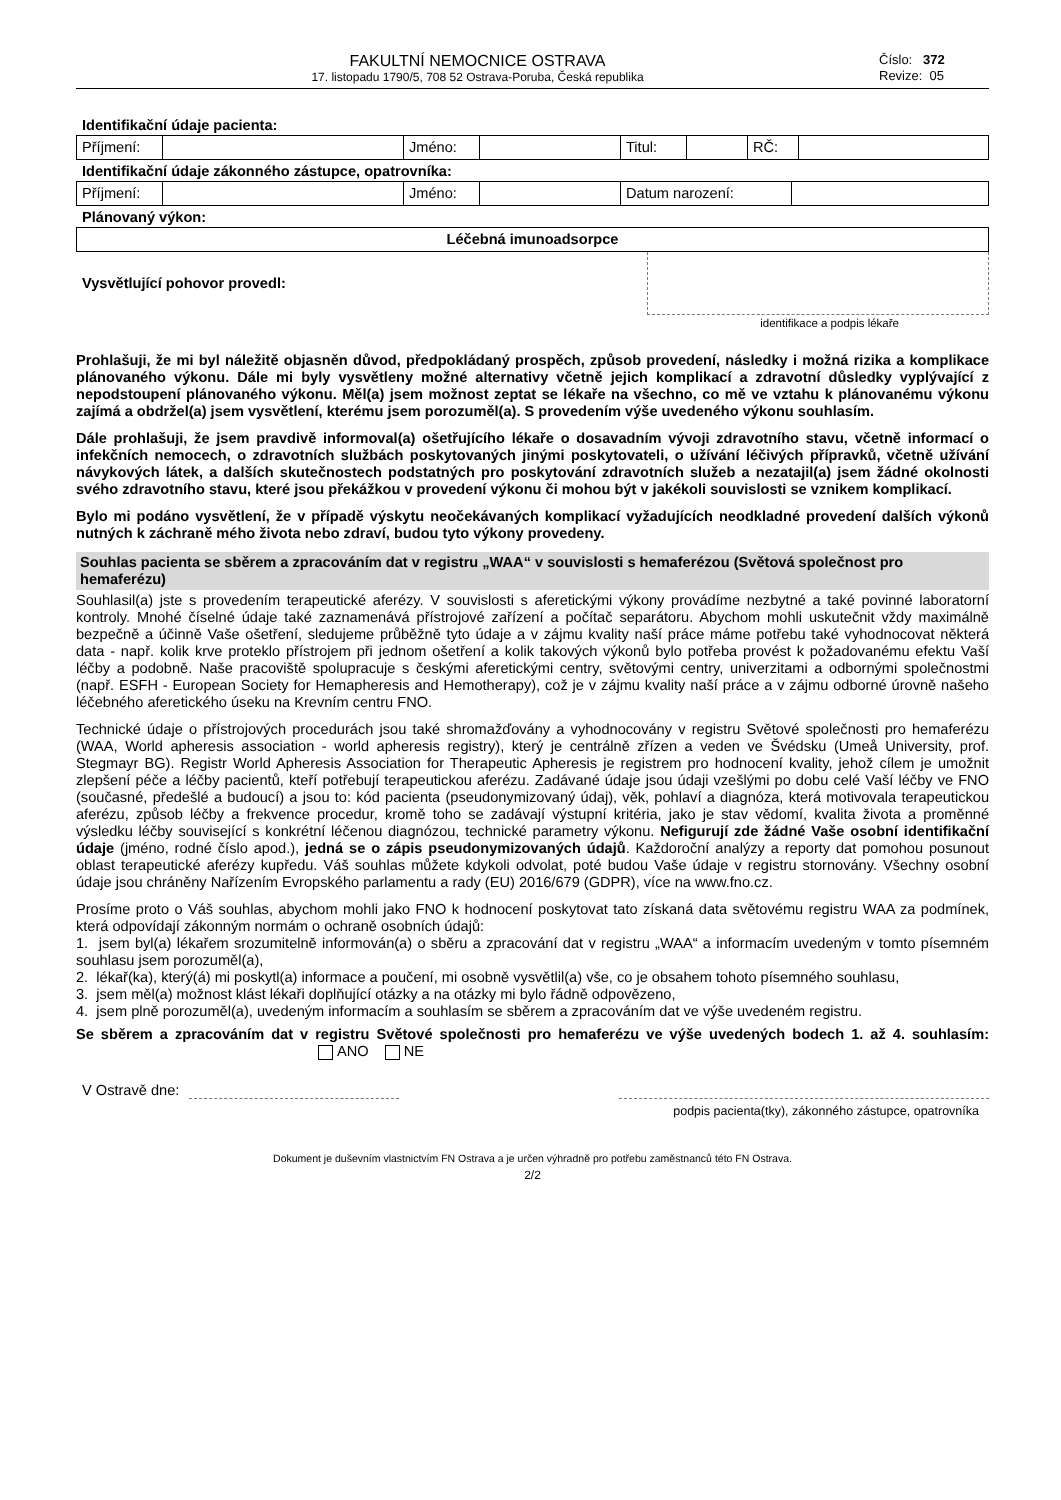FAKULTNÍ NEMOCNICE OSTRAVA
17. listopadu 1790/5, 708 52 Ostrava-Poruba, Česká republika
Číslo: 372
Revize: 05
Identifikační údaje pacienta:
| Příjmení: | | Jméno: | | Titul: | | RČ: | |
Identifikační údaje zákonného zástupce, opatrovníka:
| Příjmení: | | Jméno: | | Datum narození: | |
Plánovaný výkon:
| Léčebná imunoadsorpce |
Vysvětlující pohovor provedl:
identifikace a podpis lékaře
Prohlašuji, že mi byl náležitě objasněn důvod, předpokládaný prospěch, způsob provedení, následky i možná rizika a komplikace plánovaného výkonu. Dále mi byly vysvětleny možné alternativy včetně jejich komplikací a zdravotní důsledky vyplývající z nepodstoupení plánovaného výkonu. Měl(a) jsem možnost zeptat se lékaře na všechno, co mě ve vztahu k plánovanému výkonu zajímá a obdržel(a) jsem vysvětlení, kterému jsem porozuměl(a). S provedením výše uvedeného výkonu souhlasím.
Dále prohlašuji, že jsem pravdivě informoval(a) ošetřujícího lékaře o dosavadním vývoji zdravotního stavu, včetně informací o infekčních nemocech, o zdravotních službách poskytovaných jinými poskytovateli, o užívání léčivých přípravků, včetně užívání návykových látek, a dalších skutečnostech podstatných pro poskytování zdravotních služeb a nezatajil(a) jsem žádné okolnosti svého zdravotního stavu, které jsou překážkou v provedení výkonu či mohou být v jakékoli souvislosti se vznikem komplikací.
Bylo mi podáno vysvětlení, že v případě výskytu neočekávaných komplikací vyžadujících neodkladné provedení dalších výkonů nutných k záchraně mého života nebo zdraví, budou tyto výkony provedeny.
Souhlas pacienta se sběrem a zpracováním dat v registru „WAA“ v souvislosti s hemaferézou (Světová společnost pro hemaferézu)
Souhlasil(a) jste s provedením terapeutické aferézy. V souvislosti s aferetickými výkony provádíme nezbytné a také povinné laboratorní kontroly. Mnohé číselné údaje také zaznamenává přístrojové zařízení a počítač separátoru. Abychom mohli uskutečnit vždy maximálně bezpečně a účinně Vaše ošetření, sledujeme průběžně tyto údaje a v zájmu kvality naší práce máme potřebu také vyhodnocovat některá data - např. kolik krve proteklo přístrojem při jednom ošetření a kolik takových výkonů bylo potřeba provést k požadovanému efektu Vaší léčby a podobně. Naše pracoviště spolupracuje s českými aferetickými centry, světovými centry, univerzitami a odbornými společnostmi (např. ESFH - European Society for Hemapheresis and Hemotherapy), což je v zájmu kvality naší práce a v zájmu odborné úrovně našeho léčebného aferetického úseku na Krevním centru FNO.
Technické údaje o přístrojových procedurách jsou také shromažďovány a vyhodnocovány v registru Světové společnosti pro hemaferézu (WAA, World apheresis association - world apheresis registry), který je centrálně zřízen a veden ve Švédsku (Umeå University, prof. Stegmayr BG). Registr World Apheresis Association for Therapeutic Apheresis je registrem pro hodnocení kvality, jehož cílem je umožnit zlepšení péče a léčby pacientů, kteří potřebují terapeutickou aferézu. Zadávané údaje jsou údaji vzešlými po dobu celé Vaší léčby ve FNO (současné, předešlé a budoucí) a jsou to: kód pacienta (pseudonymizovaný údaj), věk, pohlaví a diagnóza, která motivovala terapeutickou aferézu, způsob léčby a frekvence procedur, kromě toho se zadávají výstupní kritéria, jako je stav vědomí, kvalita života a proměnné výsledku léčby související s konkrétní léčenou diagnózou, technické parametry výkonu. Nefigurují zde žádné Vaše osobní identifikační údaje (jméno, rodné číslo apod.), jedná se o zápis pseudonymizovaných údajů. Každoroční analýzy a reporty dat pomohou posunout oblast terapeutické aferézy kupředu. Váš souhlas můžete kdykoli odvolat, poté budou Vaše údaje v registru stornovány. Všechny osobní údaje jsou chráněny Nařízením Evropského parlamentu a rady (EU) 2016/679 (GDPR), více na www.fno.cz.
Prosíme proto o Váš souhlas, abychom mohli jako FNO k hodnocení poskytovat tato získaná data světovému registru WAA za podmínek, která odpovídají zákonným normám o ochraně osobních údajů:
1. jsem byl(a) lékařem srozumitelně informován(a) o sběru a zpracování dat v registru „WAA“ a informacím uvedeným v tomto písemném souhlasu jsem porozuměl(a),
2. lékař(ka), který(á) mi poskytl(a) informace a poučení, mi osobně vysvětlil(a) vše, co je obsahem tohoto písemného souhlasu,
3. jsem měl(a) možnost klást lékaři doplňující otázky a na otázky mi bylo řádně odpovězeno,
4. jsem plně porozuměl(a), uvedeným informacím a souhlasím se sběrem a zpracováním dat ve výše uvedeném registru.
Se sběrem a zpracováním dat v registru Světové společnosti pro hemaferézu ve výše uvedených bodech 1. až 4. souhlasím: ANO NE
V Ostravě dne:
podpis pacienta(tky), zákonného zástupce, opatrovníka
Dokument je duševním vlastnictvím FN Ostrava a je určen výhradně pro potřebu zaměstnanců této FN Ostrava.
2/2